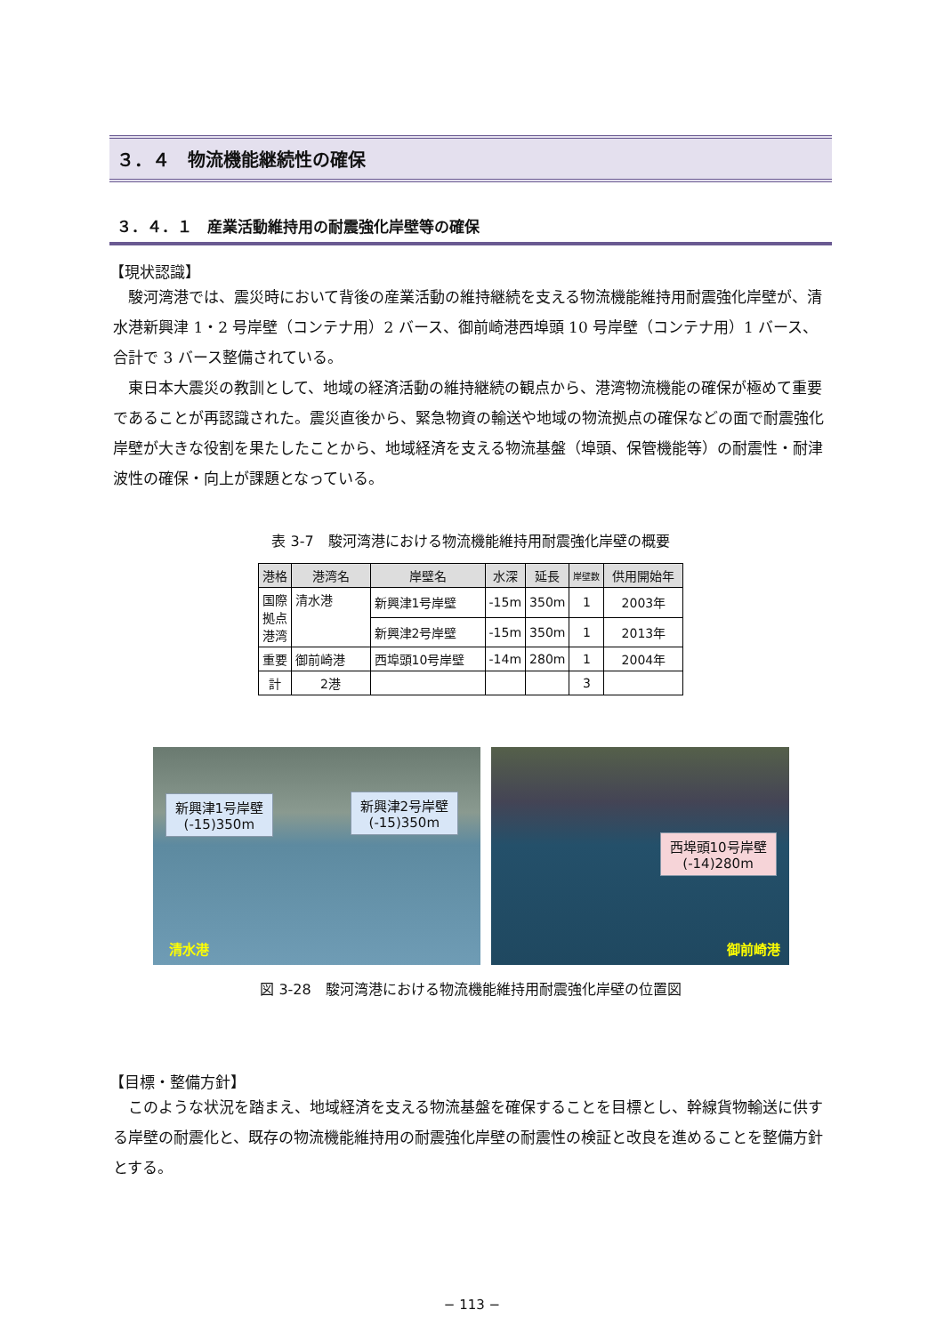３．４　物流機能継続性の確保
３．４．１　産業活動維持用の耐震強化岸壁等の確保
【現状認識】
駿河湾港では、震災時において背後の産業活動の維持継続を支える物流機能維持用耐震強化岸壁が、清水港新興津 1・2 号岸壁（コンテナ用）2 バース、御前崎港西埠頭 10 号岸壁（コンテナ用）1 バース、合計で 3 バース整備されている。
東日本大震災の教訓として、地域の経済活動の維持継続の観点から、港湾物流機能の確保が極めて重要であることが再認識された。震災直後から、緊急物資の輸送や地域の物流拠点の確保などの面で耐震強化岸壁が大きな役割を果たしたことから、地域経済を支える物流基盤（埠頭、保管機能等）の耐震性・耐津波性の確保・向上が課題となっている。
表 3-7　駿河湾港における物流機能維持用耐震強化岸壁の概要
| 港格 | 港湾名 | 岸壁名 | 水深 | 延長 | 岸壁数 | 供用開始年 |
| --- | --- | --- | --- | --- | --- | --- |
| 国際 拠点 港湾 | 清水港 | 新興津1号岸壁 | -15m | 350m | 1 | 2003年 |
| | | 新興津2号岸壁 | -15m | 350m | 1 | 2013年 |
| 重要 | 御前崎港 | 西埠頭10号岸壁 | -14m | 280m | 1 | 2004年 |
| 計 | 2港 | | | | 3 | |
新興津1号岸壁
(-15)350m
新興津2号岸壁
(-15)350m
清水港
西埠頭10号岸壁
(-14)280m
御前崎港
図 3-28　駿河湾港における物流機能維持用耐震強化岸壁の位置図
【目標・整備方針】
このような状況を踏まえ、地域経済を支える物流基盤を確保することを目標とし、幹線貨物輸送に供する岸壁の耐震化と、既存の物流機能維持用の耐震強化岸壁の耐震性の検証と改良を進めることを整備方針とする。
− 113 −